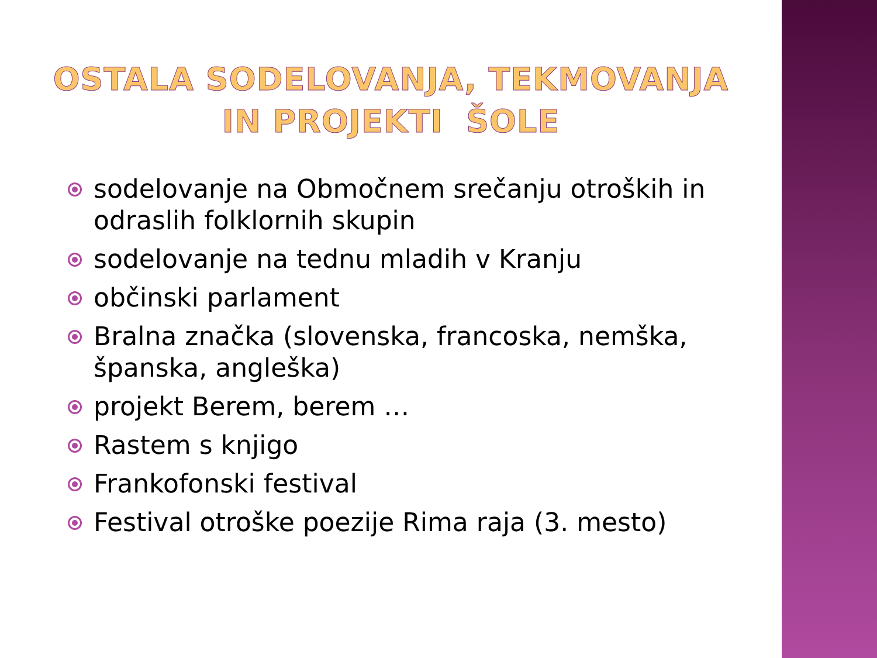OSTALA SODELOVANJA, TEKMOVANJA
IN PROJEKTI ŠOLE
sodelovanje na Območnem srečanju otroških in odraslih folklornih skupin
sodelovanje na tednu mladih v Kranju
občinski parlament
Bralna značka (slovenska, francoska, nemška, španska, angleška)
projekt Berem, berem …
Rastem s knjigo
Frankofonski festival
Festival otroške poezije Rima raja (3. mesto)